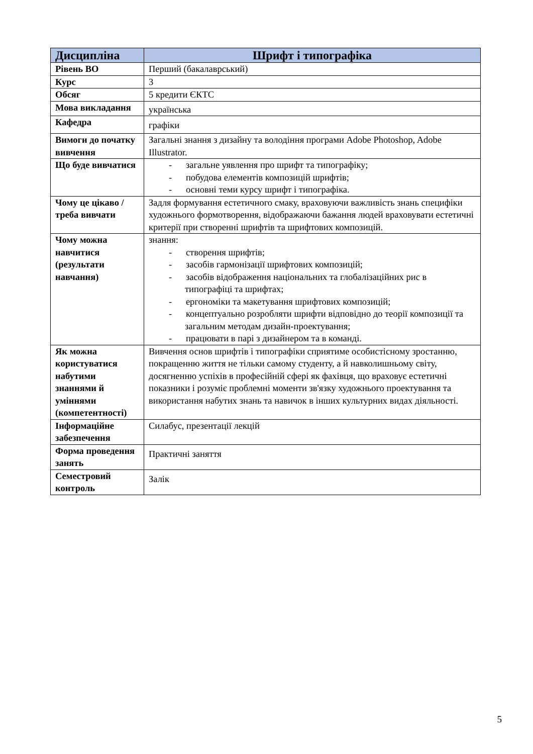| Дисципліна | Шрифт і типографіка |
| --- | --- |
| Рівень ВО | Перший (бакалаврський) |
| Курс | 3 |
| Обсяг | 5 кредити ЄКТС |
| Мова викладання | українська |
| Кафедра | графіки |
| Вимоги до початку вивчення | Загальні знання з дизайну та володіння програми Adobe Photoshop, Adobe Illustrator. |
| Що буде вивчатися | - загальне уявлення про шрифт та типографіку; - побудова елементів композицій шрифтів; - основні теми курсу шрифт і типографіка. |
| Чому це цікаво / треба вивчати | Задля формування естетичного смаку, враховуючи важливість знань специфіки художнього формотворення, відображаючи бажання людей враховувати естетичні критерії при створенні шрифтів та шрифтових композицій. |
| Чому можна навчитися (результати навчання) | знання: - створення шрифтів; - засобів гармонізації шрифтових композицій; - засобів відображення національних та глобалізаційних рис в типографіці та шрифтах; - ергономіки та макетування шрифтових композицій; - концептуально розробляти шрифти відповідно до теорії композиції та загальним методам дизайн-проектування; - працювати в парі з дизайнером та в команді. |
| Як можна користуватися набутими знаннями й уміннями (компетентності) | Вивчення основ шрифтів і типографіки сприятиме особистісному зростанню, покращенню життя не тільки самому студенту, а й навколишньому світу, досягненню успіхів в професійній сфері як фахівця, що враховує естетичні показники і розуміє проблемні моменти зв'язку художнього проектування та використання набутих знань та навичок в інших культурних видах діяльності. |
| Інформаційне забезпечення | Силабус, презентації лекцій |
| Форма проведення занять | Практичні заняття |
| Семестровий контроль | Залік |
5